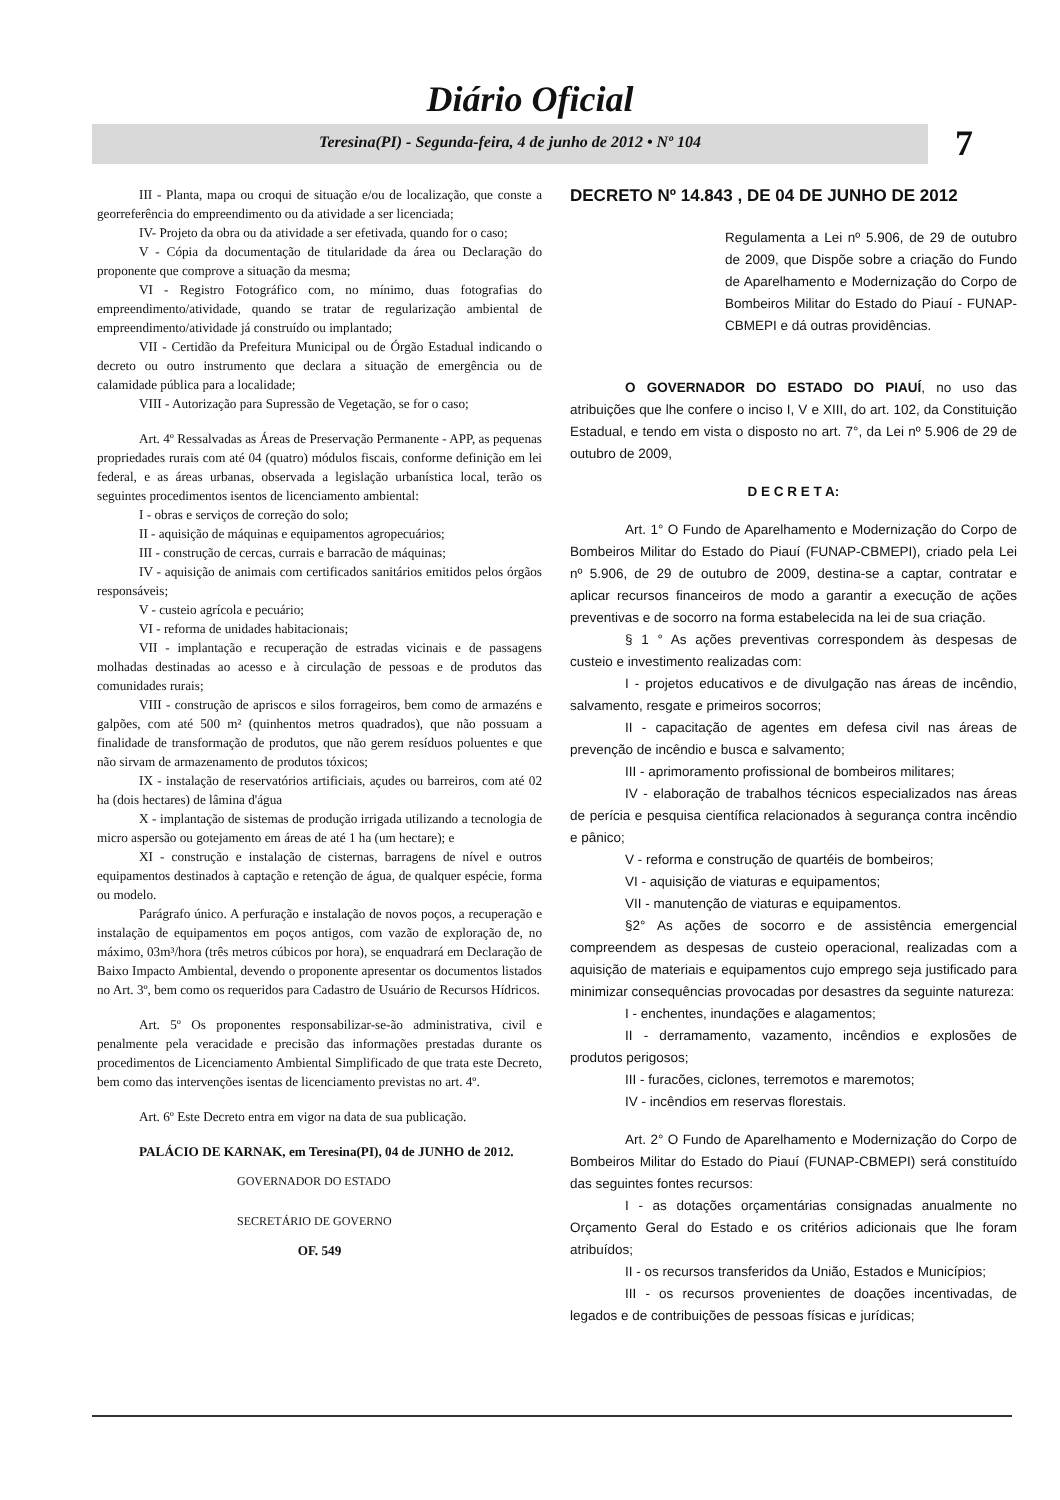Diário Oficial
Teresina(PI) - Segunda-feira, 4 de junho de 2012 • Nº 104 7
III - Planta, mapa ou croqui de situação e/ou de localização, que conste a georreferência do empreendimento ou da atividade a ser licenciada;
IV- Projeto da obra ou da atividade a ser efetivada, quando for o caso;
V - Cópia da documentação de titularidade da área ou Declaração do proponente que comprove a situação da mesma;
VI - Registro Fotográfico com, no mínimo, duas fotografias do empreendimento/atividade, quando se tratar de regularização ambiental de empreendimento/atividade já construído ou implantado;
VII - Certidão da Prefeitura Municipal ou de Órgão Estadual indicando o decreto ou outro instrumento que declara a situação de emergência ou de calamidade pública para a localidade;
VIII - Autorização para Supressão de Vegetação, se for o caso;
Art. 4º Ressalvadas as Áreas de Preservação Permanente - APP, as pequenas propriedades rurais com até 04 (quatro) módulos fiscais, conforme definição em lei federal, e as áreas urbanas, observada a legislação urbanística local, terão os seguintes procedimentos isentos de licenciamento ambiental:
I - obras e serviços de correção do solo;
II - aquisição de máquinas e equipamentos agropecuários;
III - construção de cercas, currais e barracão de máquinas;
IV - aquisição de animais com certificados sanitários emitidos pelos órgãos responsáveis;
V - custeio agrícola e pecuário;
VI - reforma de unidades habitacionais;
VII - implantação e recuperação de estradas vicinais e de passagens molhadas destinadas ao acesso e à circulação de pessoas e de produtos das comunidades rurais;
VIII - construção de apriscos e silos forrageiros, bem como de armazéns e galpões, com até 500 m² (quinhentos metros quadrados), que não possuam a finalidade de transformação de produtos, que não gerem resíduos poluentes e que não sirvam de armazenamento de produtos tóxicos;
IX - instalação de reservatórios artificiais, açudes ou barreiros, com até 02 ha (dois hectares) de lâmina d'água
X - implantação de sistemas de produção irrigada utilizando a tecnologia de micro aspersão ou gotejamento em áreas de até 1 ha (um hectare); e
XI - construção e instalação de cisternas, barragens de nível e outros equipamentos destinados à captação e retenção de água, de qualquer espécie, forma ou modelo.
Parágrafo único. A perfuração e instalação de novos poços, a recuperação e instalação de equipamentos em poços antigos, com vazão de exploração de, no máximo, 03m³/hora (três metros cúbicos por hora), se enquadrará em Declaração de Baixo Impacto Ambiental, devendo o proponente apresentar os documentos listados no Art. 3º, bem como os requeridos para Cadastro de Usuário de Recursos Hídricos.
Art. 5º Os proponentes responsabilizar-se-ão administrativa, civil e penalmente pela veracidade e precisão das informações prestadas durante os procedimentos de Licenciamento Ambiental Simplificado de que trata este Decreto, bem como das intervenções isentas de licenciamento previstas no art. 4º.
Art. 6º Este Decreto entra em vigor na data de sua publicação.
PALÁCIO DE KARNAK, em Teresina(PI), 04 de JUNHO de 2012.
GOVERNADOR DO ESTADO
SECRETÁRIO DE GOVERNO
OF. 549
DECRETO Nº 14.843 , DE 04 DE JUNHO DE 2012
Regulamenta a Lei nº 5.906, de 29 de outubro de 2009, que Dispõe sobre a criação do Fundo de Aparelhamento e Modernização do Corpo de Bombeiros Militar do Estado do Piauí - FUNAP-CBMEPI e dá outras providências.
O GOVERNADOR DO ESTADO DO PIAUÍ, no uso das atribuições que lhe confere o inciso I, V e XIII, do art. 102, da Constituição Estadual, e tendo em vista o disposto no art. 7°, da Lei nº 5.906 de 29 de outubro de 2009,
D E C R E T A:
Art. 1° O Fundo de Aparelhamento e Modernização do Corpo de Bombeiros Militar do Estado do Piauí (FUNAP-CBMEPI), criado pela Lei nº 5.906, de 29 de outubro de 2009, destina-se a captar, contratar e aplicar recursos financeiros de modo a garantir a execução de ações preventivas e de socorro na forma estabelecida na lei de sua criação.
§ 1 ° As ações preventivas correspondem às despesas de custeio e investimento realizadas com:
I - projetos educativos e de divulgação nas áreas de incêndio, salvamento, resgate e primeiros socorros;
II - capacitação de agentes em defesa civil nas áreas de prevenção de incêndio e busca e salvamento;
III - aprimoramento profissional de bombeiros militares;
IV - elaboração de trabalhos técnicos especializados nas áreas de perícia e pesquisa científica relacionados à segurança contra incêndio e pânico;
V - reforma e construção de quartéis de bombeiros;
VI - aquisição de viaturas e equipamentos;
VII - manutenção de viaturas e equipamentos.
§2° As ações de socorro e de assistência emergencial compreendem as despesas de custeio operacional, realizadas com a aquisição de materiais e equipamentos cujo emprego seja justificado para minimizar consequências provocadas por desastres da seguinte natureza:
I - enchentes, inundações e alagamentos;
II - derramamento, vazamento, incêndios e explosões de produtos perigosos;
III - furacões, ciclones, terremotos e maremotos;
IV - incêndios em reservas florestais.
Art. 2° O Fundo de Aparelhamento e Modernização do Corpo de Bombeiros Militar do Estado do Piauí (FUNAP-CBMEPI) será constituído das seguintes fontes recursos:
I - as dotações orçamentárias consignadas anualmente no Orçamento Geral do Estado e os critérios adicionais que lhe foram atribuídos;
II - os recursos transferidos da União, Estados e Municípios;
III - os recursos provenientes de doações incentivadas, de legados e de contribuições de pessoas físicas e jurídicas;